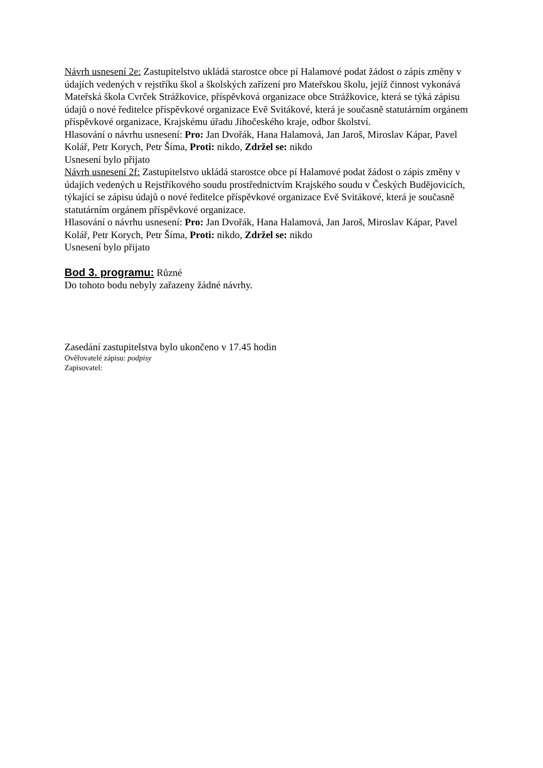Návrh usnesení 2e: Zastupitelstvo ukládá starostce obce pí Halamové podat žádost o zápis změny v údajích vedených v rejstříku škol a školských zařízení pro Mateřskou školu, jejíž činnost vykonává Mateřská škola Cvrček Strážkovice, příspěvková organizace obce Strážkovice, která se týká zápisu údajů o nové ředitelce příspěvkové organizace Evě Svitákové, která je současně statutárním orgánem příspěvkové organizace, Krajskému úřadu Jihočeského kraje, odbor školství.
Hlasování o návrhu usnesení: Pro: Jan Dvořák, Hana Halamová, Jan Jaroš, Miroslav Kápar, Pavel Kolář, Petr Korych, Petr Šíma, Proti: nikdo, Zdržel se: nikdo
Usnesení bylo přijato
Návrh usnesení 2f: Zastupitelstvo ukládá starostce obce pí Halamové podat žádost o zápis změny v údajích vedených u Rejstříkového soudu prostřednictvím Krajského soudu v Českých Budějovicích, týkající se zápisu údajů o nové ředitelce příspěvkové organizace Evě Svitákové, která je současně statutárním orgánem příspěvkové organizace.
Hlasování o návrhu usnesení: Pro: Jan Dvořák, Hana Halamová, Jan Jaroš, Miroslav Kápar, Pavel Kolář, Petr Korych, Petr Šíma, Proti: nikdo, Zdržel se: nikdo
Usnesení bylo přijato
Bod 3. programu: Různé
Do tohoto bodu nebyly zařazeny žádné návrhy.
Zasedání zastupitelstva bylo ukončeno v 17.45 hodin
Ověřovatelé zápisu: podpisy
Zapisovatel: